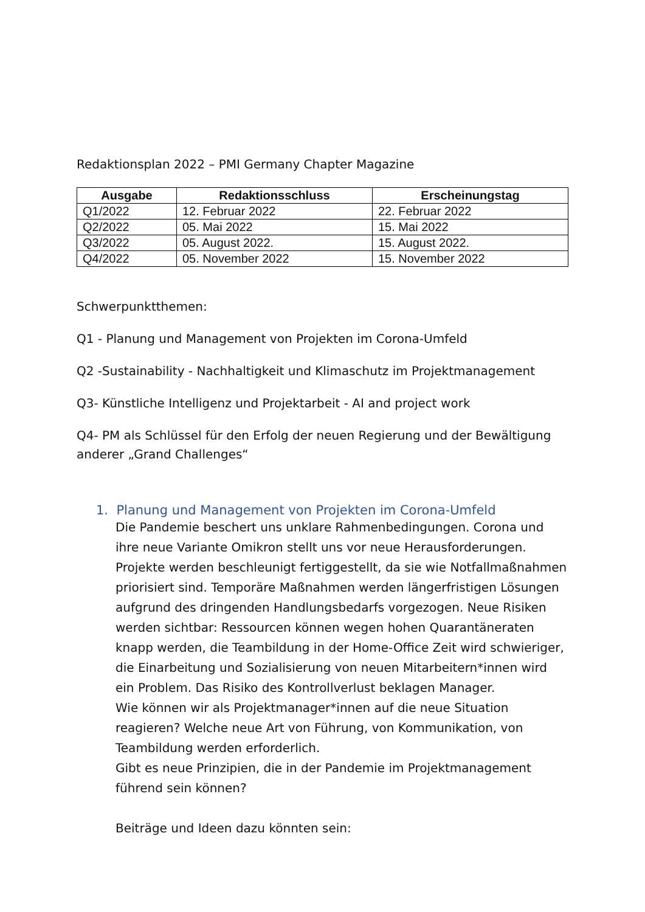Redaktionsplan 2022 – PMI Germany Chapter Magazine
| Ausgabe | Redaktionsschluss | Erscheinungstag |
| --- | --- | --- |
| Q1/2022 | 12. Februar 2022 | 22. Februar 2022 |
| Q2/2022 | 05. Mai 2022 | 15. Mai 2022 |
| Q3/2022 | 05. August 2022. | 15. August 2022. |
| Q4/2022 | 05. November 2022 | 15. November 2022 |
Schwerpunktthemen:
Q1 - Planung und Management von Projekten im Corona-Umfeld
Q2 -Sustainability - Nachhaltigkeit und Klimaschutz im Projektmanagement
Q3- Künstliche Intelligenz und Projektarbeit - AI and project work
Q4- PM als Schlüssel für den Erfolg der neuen Regierung und der Bewältigung anderer „Grand Challenges“
1. Planung und Management von Projekten im Corona-Umfeld
Die Pandemie beschert uns unklare Rahmenbedingungen. Corona und ihre neue Variante Omikron stellt uns vor neue Herausforderungen. Projekte werden beschleunigt fertiggestellt, da sie wie Notfallmaßnahmen priorisiert sind. Temporäre Maßnahmen werden längerfristigen Lösungen aufgrund des dringenden Handlungsbedarfs vorgezogen. Neue Risiken werden sichtbar: Ressourcen können wegen hohen Quarantäneraten knapp werden, die Teambildung in der Home-Office Zeit wird schwieriger, die Einarbeitung und Sozialisierung von neuen Mitarbeitern*innen wird ein Problem. Das Risiko des Kontrollverlust beklagen Manager.
Wie können wir als Projektmanager*innen auf die neue Situation reagieren? Welche neue Art von Führung, von Kommunikation, von Teambildung werden erforderlich.
Gibt es neue Prinzipien, die in der Pandemie im Projektmanagement führend sein können?
Beiträge und Ideen dazu könnten sein: